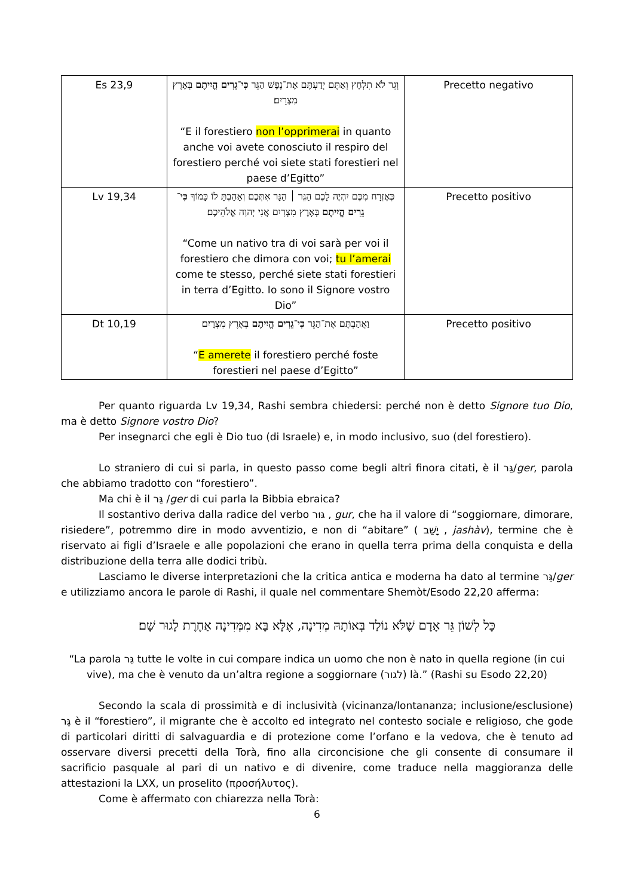| Es 23,9 | וְגֵר לֹא תִלְחָץ וְאַתֶּם יְדַעְתֶּם אֶת־נֶפֶשׁ הַגֵּר כִּי־גֵרִים הֱיִיתֶם בְּאֶרֶץ מִצְרָיִם׃ “E il forestiero non l’opprimerai in quanto anche voi avete conosciuto il respiro del forestiero perché voi siete stati forestieri nel paese d’Egitto” | Precetto negativo |
| Lv 19,34 | כְּאֶזְרָח מִכֶּם יִהְיֶה לָכֶם הַגֵּר ׀ הַגָּר אִתְּכֶם וְאָהַבְתָּ לוֹ כָּמוֹךָ כִּי־גֵרִים הֱיִיתֶם בְּאֶרֶץ מִצְרָיִם אֲנִי יְהוָה אֱלֹהֵיכֶם׃ “Come un nativo tra di voi sarà per voi il forestiero che dimora con voi; tu l’amerai come te stesso, perché siete stati forestieri in terra d’Egitto. Io sono il Signore vostro Dio” | Precetto positivo |
| Dt 10,19 | וַאֲהַבְתֶּם אֶת־הַגֵּר כִּי־גֵרִים הֱיִיתֶם בְּאֶרֶץ מִצְרָיִם׃ “ E amerete il forestiero perché foste forestieri nel paese d’Egitto” | Precetto positivo |
Per quanto riguarda Lv 19,34, Rashi sembra chiedersi: perché non è detto Signore tuo Dio, ma è detto Signore vostro Dio?
Per insegnarci che egli è Dio tuo (di Israele) e, in modo inclusivo, suo (del forestiero).
Lo straniero di cui si parla, in questo passo come begli altri finora citati, è il גֵּר/ger, parola che abbiamo tradotto con “forestiero”.
Ma chi è il גֵּר /ger di cui parla la Bibbia ebraica?
Il sostantivo deriva dalla radice del verbo גּוּר , gur, che ha il valore di “soggiornare, dimorare, risiedere”, potremmo dire in modo avventizio, e non di “abitare” ( יָשַׁב , jashàv), termine che è riservato ai figli d’Israele e alle popolazioni che erano in quella terra prima della conquista e della distribuzione della terra alle dodici tribù.
Lasciamo le diverse interpretazioni che la critica antica e moderna ha dato al termine גֵּר/ger e utilizziamo ancora le parole di Rashi, il quale nel commentare Shemòt/Esodo 22,20 afferma:
כָּל לְשׁוֹן גֵּר אָדָם שֶׁלֹּא נוֹלַד בְּאוֹתָהּ מְדִינָה, אֶלָּא בָּא מִמְּדִינָה אַחֶרֶת לָגוּר שָׁם׃
“La parola גֵּר tutte le volte in cui compare indica un uomo che non è nato in quella regione (in cui vive), ma che è venuto da un’altra regione a soggiornare (לגור) là.” (Rashi su Esodo 22,20)
Secondo la scala di prossimità e di inclusività (vicinanza/lontananza; inclusione/esclusione) גֵּר è il “forestiero”, il migrante che è accolto ed integrato nel contesto sociale e religioso, che gode di particolari diritti di salvaguardia e di protezione come l’orfano e la vedova, che è tenuto ad osservare diversi precetti della Torà, fino alla circoncisione che gli consente di consumare il sacrificio pasquale al pari di un nativo e di divenire, come traduce nella maggioranza delle attestazioni la LXX, un proselito (προσήλυτος).
Come è affermato con chiarezza nella Torà:
6